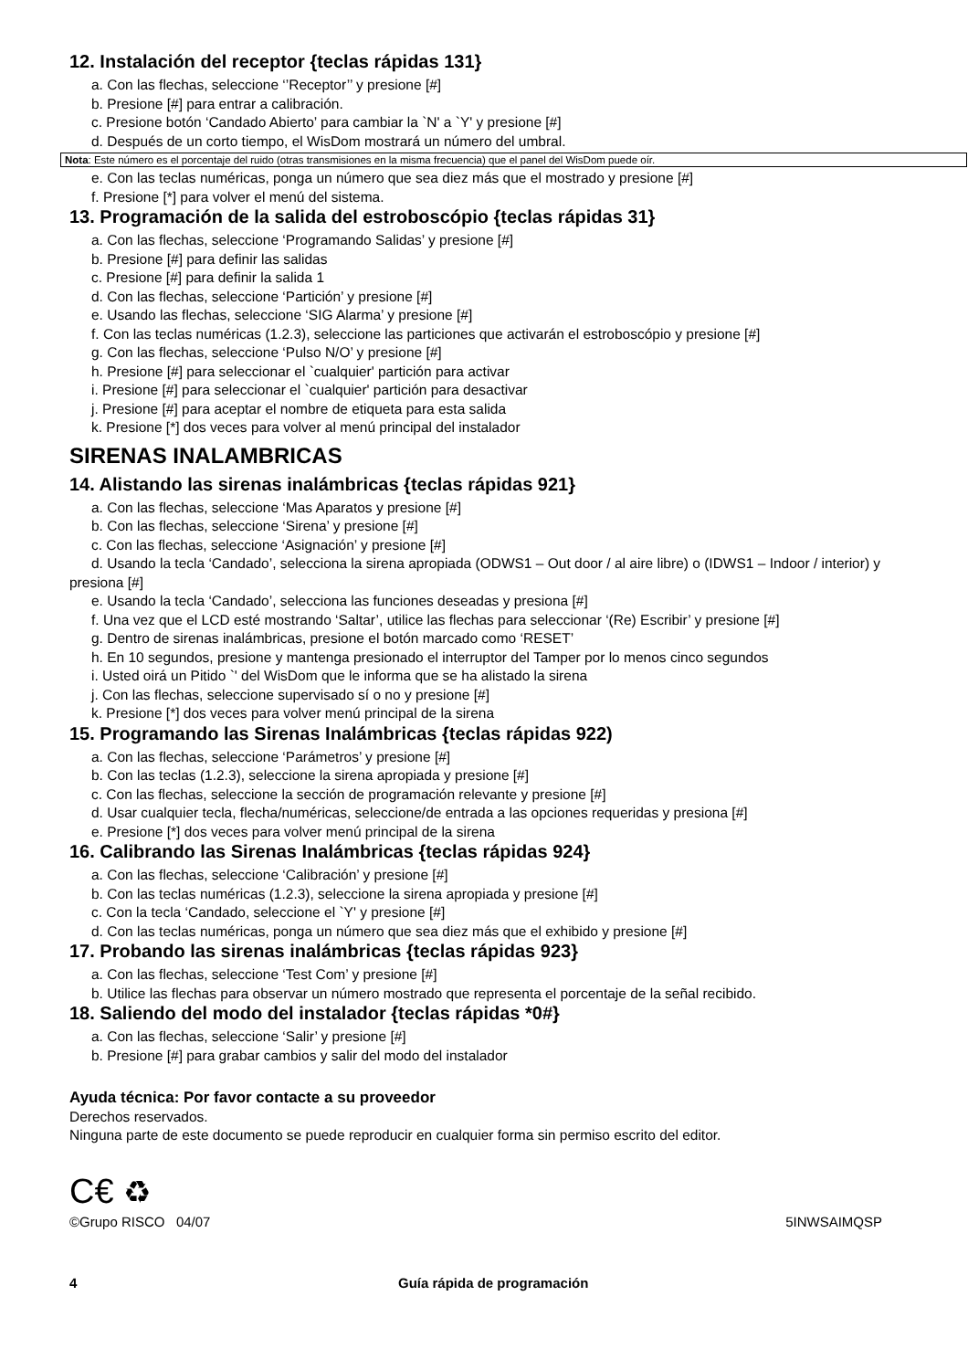12. Instalación del receptor {teclas rápidas 131}
a. Con las flechas, seleccione ‘’Receptor’’ y presione [#]
b. Presione [#] para entrar a calibración.
c. Presione botón ‘Candado Abierto’ para cambiar la `N' a `Y' y presione [#]
d. Después de un corto tiempo, el WisDom mostrará un número del umbral.
Nota: Este número es el porcentaje del ruido (otras transmisiones en la misma frecuencia) que el panel del WisDom puede oír.
e. Con las teclas numéricas, ponga un número que sea diez más que el mostrado y presione [#]
f. Presione [*] para volver el menú del sistema.
13. Programación de la salida del estroboscópio {teclas rápidas 31}
a. Con las flechas, seleccione ‘Programando Salidas’ y presione [#]
b. Presione [#] para definir las salidas
c. Presione [#] para definir la salida 1
d. Con las flechas, seleccione ‘Partición’ y presione [#]
e. Usando las flechas, seleccione ‘SIG Alarma’ y presione [#]
f. Con las teclas numéricas (1.2.3), seleccione las particiones que activarán el estroboscópio y presione [#]
g. Con las flechas, seleccione ‘Pulso N/O’ y presione [#]
h. Presione [#] para seleccionar el `cualquier' partición para activar
i. Presione [#] para seleccionar el `cualquier' partición para desactivar
j. Presione [#] para aceptar el nombre de etiqueta para esta salida
k. Presione [*] dos veces para volver al menú principal del instalador
SIRENAS INALAMBRICAS
14. Alistando las sirenas inalámbricas {teclas rápidas 921}
a. Con las flechas, seleccione ‘Mas Aparatos y presione [#]
b. Con las flechas, seleccione ‘Sirena’ y presione [#]
c. Con las flechas, seleccione ‘Asignación’ y presione [#]
d. Usando la tecla ‘Candado’, selecciona la sirena apropiada (ODWS1 – Out door / al aire libre) o (IDWS1 – Indoor / interior) y presiona [#]
e. Usando la tecla ‘Candado’, selecciona las funciones deseadas y presiona [#]
f. Una vez que el LCD esté mostrando ‘Saltar’, utilice las flechas para seleccionar ‘(Re) Escribir’ y presione [#]
g. Dentro de sirenas inalámbricas, presione el botón marcado como ‘RESET’
h. En 10 segundos, presione y mantenga presionado el interruptor del Tamper por lo menos cinco segundos
i. Usted oirá un Pitido `' del WisDom que le informa que se ha alistado la sirena
j. Con las flechas, seleccione supervisado sí o no y presione [#]
k. Presione [*] dos veces para volver menú principal de la sirena
15. Programando las Sirenas Inalámbricas {teclas rápidas 922)
a. Con las flechas, seleccione ‘Parámetros’ y presione [#]
b. Con las teclas (1.2.3), seleccione la sirena apropiada y presione [#]
c. Con las flechas, seleccione la sección de programación relevante y presione [#]
d. Usar cualquier tecla, flecha/numéricas, seleccione/de entrada a las opciones requeridas y presiona [#]
e. Presione [*] dos veces para volver menú principal de la sirena
16. Calibrando las Sirenas Inalámbricas {teclas rápidas 924}
a. Con las flechas, seleccione ‘Calibración’ y presione [#]
b. Con las teclas numéricas (1.2.3), seleccione la sirena apropiada y presione [#]
c. Con la tecla ‘Candado, seleccione el `Y' y presione [#]
d. Con las teclas numéricas, ponga un número que sea diez más que el exhibido y presione [#]
17. Probando las sirenas inalámbricas {teclas rápidas 923}
a. Con las flechas, seleccione ‘Test Com’ y presione [#]
b. Utilice las flechas para observar un número mostrado que representa el porcentaje de la señal recibido.
18. Saliendo del modo del instalador {teclas rápidas *0#}
a. Con las flechas, seleccione ‘Salir’ y presione [#]
b. Presione [#] para grabar cambios y salir del modo del instalador
Ayuda técnica: Por favor contacte a su proveedor
Derechos reservados.
Ninguna parte de este documento se puede reproducir en cualquier forma sin permiso escrito del editor.
C€ ♻
©Grupo RISCO 04/07 5INWSAIMQSP
4 Guía rápida de programación